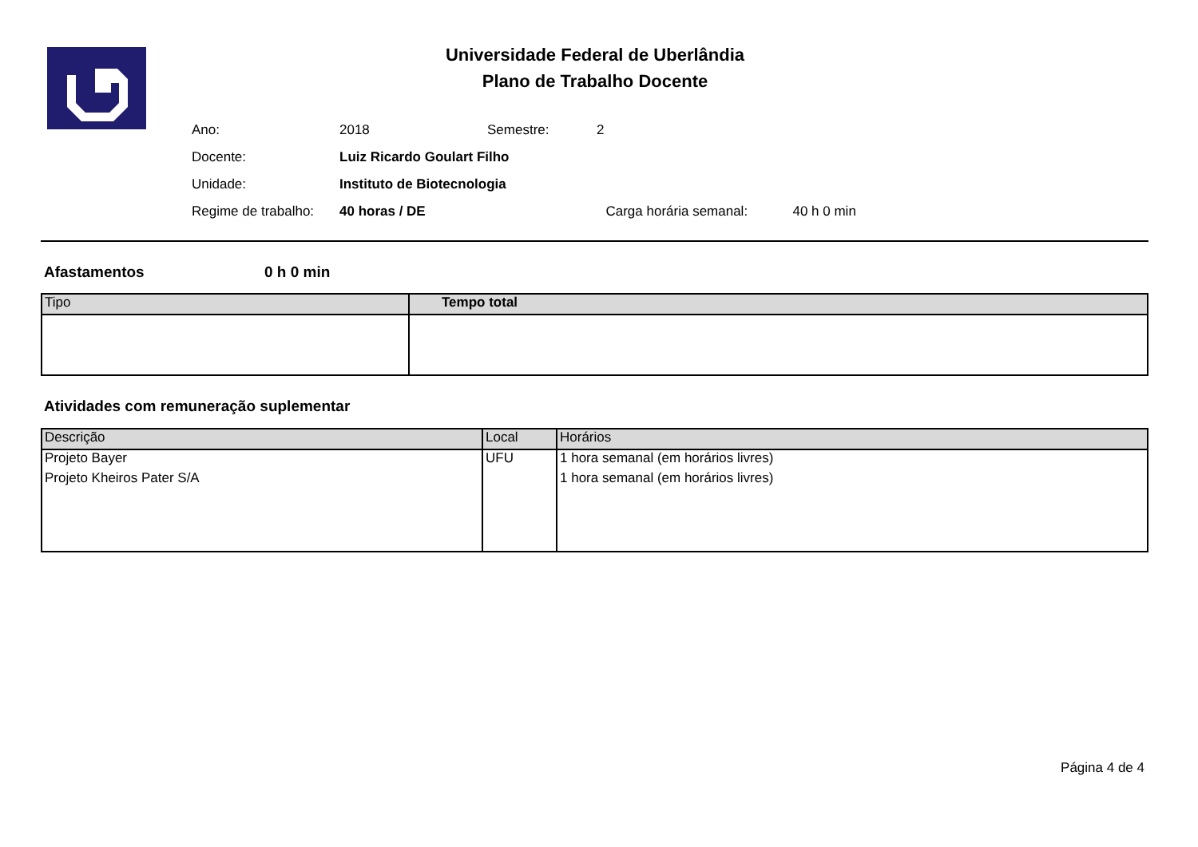Universidade Federal de Uberlândia
Plano de Trabalho Docente
| Ano: | 2018 | Semestre: | 2 | | |
| Docente: | Luiz Ricardo Goulart Filho | | | | |
| Unidade: | Instituto de Biotecnologia | | | | |
| Regime de trabalho: | 40 horas / DE | | | Carga horária semanal: | 40 h 0 min |
Afastamentos 0 h 0 min
| Tipo | Tempo total |
| --- | --- |
Atividades com remuneração suplementar
| Descrição | Local | Horários |
| --- | --- | --- |
| Projeto Bayer Projeto Kheiros Pater S/A | UFU | 1 hora semanal (em horários livres) 1 hora semanal (em horários livres) |
Página 4 de 4